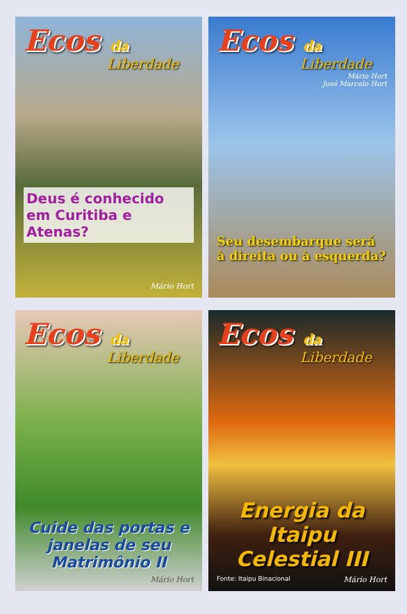Ecos da
Liberdade
Deus é conhecido em Curitiba e Atenas?
Mário Hort
Ecos da
Liberdade
Mário Hort
José Marcelo Hort
Seu desembarque será à direita ou à esquerda?
Ecos da
Liberdade
Cuide das portas e janelas de seu Matrimônio II
Mário Hort
Ecos da
Liberdade
Energia da Itaipu Celestial III
Fonte: Itaipu Binacional Mário Hort